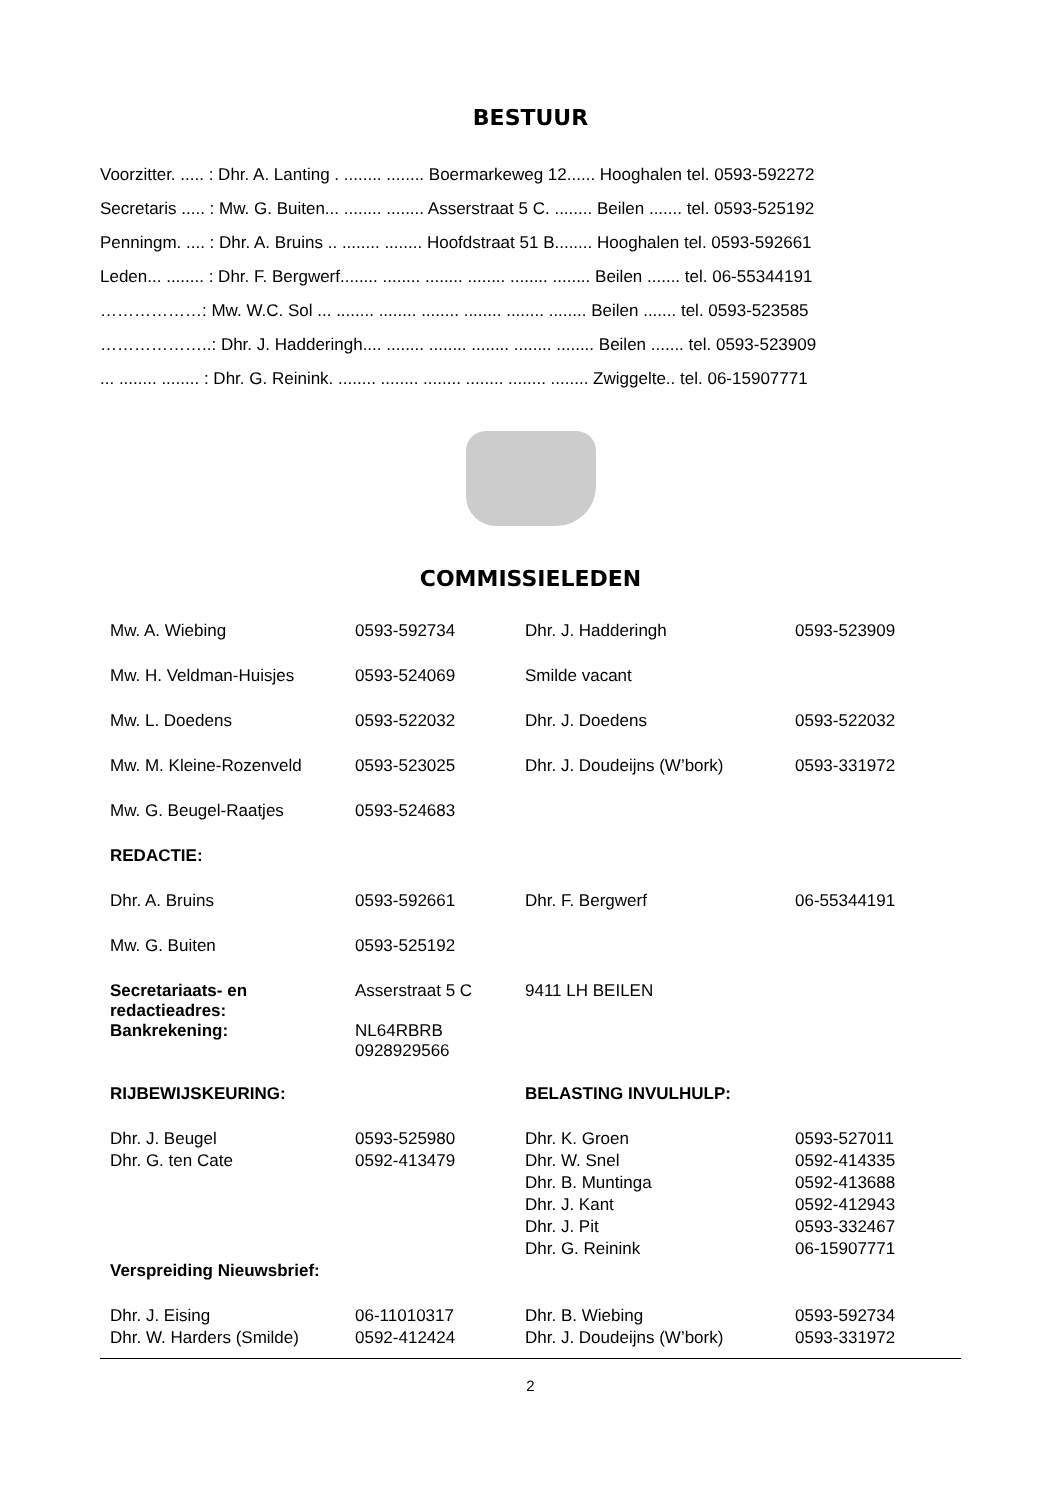BESTUUR
Voorzitter. ..... : Dhr. A. Lanting . ........ ........ Boermarkeweg 12...... Hooghalen tel. 0593-592272
Secretaris ..... : Mw. G. Buiten... ........ ........ Asserstraat 5 C. ........ Beilen ....... tel. 0593-525192
Penningm. .... : Dhr. A. Bruins .. ........ ........ Hoofdstraat 51 B........ Hooghalen tel. 0593-592661
Leden... ........ : Dhr. F. Bergwerf........ ........ ........ ........ ........ ........ Beilen ....... tel. 06-55344191
………………: Mw. W.C. Sol ... ........ ........ ........ ........ ........ ........ Beilen ....... tel. 0593-523585
………………..: Dhr. J. Hadderingh.... ........ ........ ........ ........ ........ Beilen ....... tel. 0593-523909
... ........ ........ : Dhr. G. Reinink. ........ ........ ........ ........ ........ ........ Zwiggelte.. tel. 06-15907771
COMMISSIELEDEN
| Mw. A. Wiebing | 0593-592734 | Dhr. J. Hadderingh | 0593-523909 |
| Mw. H. Veldman-Huisjes | 0593-524069 | Smilde vacant | |
| Mw. L. Doedens | 0593-522032 | Dhr. J. Doedens | 0593-522032 |
| Mw. M. Kleine-Rozenveld | 0593-523025 | Dhr. J. Doudeijns (W’bork) | 0593-331972 |
| Mw. G. Beugel-Raatjes | 0593-524683 | | |
| REDACTIE: | | | |
| Dhr. A. Bruins | 0593-592661 | Dhr. F. Bergwerf | 06-55344191 |
| Mw. G. Buiten | 0593-525192 | | |
| Secretariaats- en redactieadres: | Asserstraat 5 C | 9411 LH BEILEN | |
| Bankrekening: | NL64RBRB 0928929566 | | |
| RIJBEWIJSKEURING: | | BELASTING INVULHULP: | |
| Dhr. J. Beugel | 0593-525980 | Dhr. K. Groen | 0593-527011 |
| Dhr. G. ten Cate | 0592-413479 | Dhr. W. Snel | 0592-414335 |
| | | Dhr. B. Muntinga | 0592-413688 |
| | | Dhr. J. Kant | 0592-412943 |
| | | Dhr. J. Pit | 0593-332467 |
| | | Dhr. G. Reinink | 06-15907771 |
| Verspreiding Nieuwsbrief: | | | |
| Dhr. J. Eising | 06-11010317 | Dhr. B. Wiebing | 0593-592734 |
| Dhr. W. Harders (Smilde) | 0592-412424 | Dhr. J. Doudeijns (W’bork) | 0593-331972 |
2